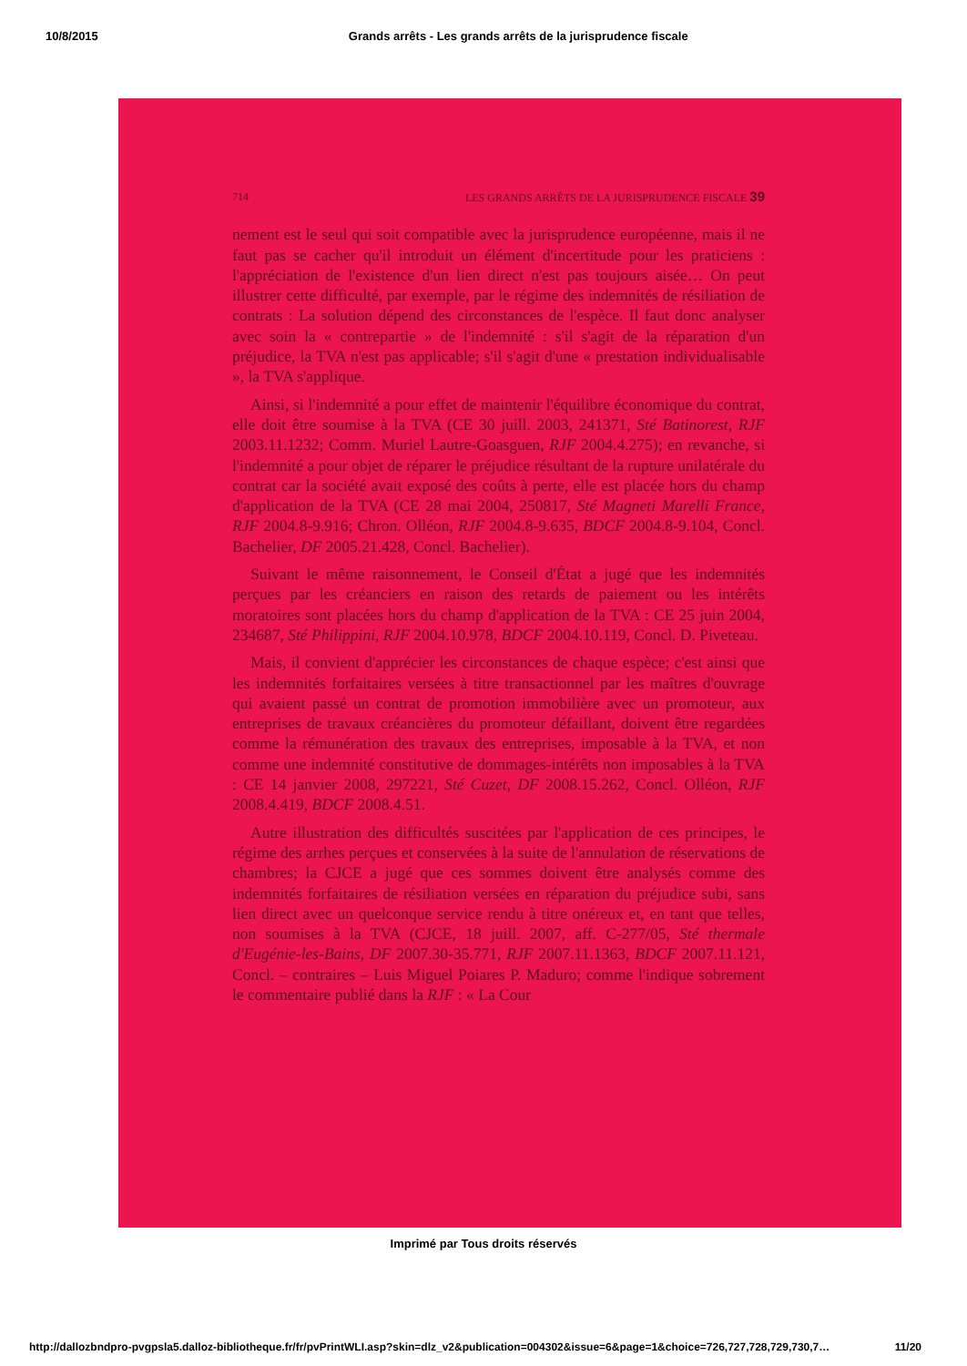10/8/2015 Grands arrêts - Les grands arrêts de la jurisprudence fiscale
714 LES GRANDS ARRÊTS DE LA JURISPRUDENCE FISCALE 39
nement est le seul qui soit compatible avec la jurisprudence européenne, mais il ne faut pas se cacher qu'il introduit un élément d'incertitude pour les praticiens : l'appréciation de l'existence d'un lien direct n'est pas toujours aisée… On peut illustrer cette difficulté, par exemple, par le régime des indemnités de résiliation de contrats : La solution dépend des circonstances de l'espèce. Il faut donc analyser avec soin la « contrepartie » de l'indemnité : s'il s'agit de la réparation d'un préjudice, la TVA n'est pas applicable; s'il s'agit d'une « prestation individualisable », la TVA s'applique.
Ainsi, si l'indemnité a pour effet de maintenir l'équilibre économique du contrat, elle doit être soumise à la TVA (CE 30 juill. 2003, 241371, Sté Batinorest, RJF 2003.11.1232; Comm. Muriel Lautre-Goasguen, RJF 2004.4.275); en revanche, si l'indemnité a pour objet de réparer le préjudice résultant de la rupture unilatérale du contrat car la société avait exposé des coûts à perte, elle est placée hors du champ d'application de la TVA (CE 28 mai 2004, 250817, Sté Magneti Marelli France, RJF 2004.8-9.916; Chron. Olléon, RJF 2004.8-9.635, BDCF 2004.8-9.104, Concl. Bachelier, DF 2005.21.428, Concl. Bachelier).
Suivant le même raisonnement, le Conseil d'État a jugé que les indemnités perçues par les créanciers en raison des retards de paiement ou les intérêts moratoires sont placées hors du champ d'application de la TVA : CE 25 juin 2004, 234687, Sté Philippini, RJF 2004.10.978, BDCF 2004.10.119, Concl. D. Piveteau.
Mais, il convient d'apprécier les circonstances de chaque espèce; c'est ainsi que les indemnités forfaitaires versées à titre transactionnel par les maîtres d'ouvrage qui avaient passé un contrat de promotion immobilière avec un promoteur, aux entreprises de travaux créancières du promoteur défaillant, doivent être regardées comme la rémunération des travaux des entreprises, imposable à la TVA, et non comme une indemnité constitutive de dommages-intérêts non imposables à la TVA : CE 14 janvier 2008, 297221, Sté Cuzet, DF 2008.15.262, Concl. Olléon, RJF 2008.4.419, BDCF 2008.4.51.
Autre illustration des difficultés suscitées par l'application de ces principes, le régime des arrhes perçues et conservées à la suite de l'annulation de réservations de chambres; la CJCE a jugé que ces sommes doivent être analysés comme des indemnités forfaitaires de résiliation versées en réparation du préjudice subi, sans lien direct avec un quelconque service rendu à titre onéreux et, en tant que telles, non soumises à la TVA (CJCE, 18 juill. 2007, aff. C-277/05, Sté thermale d'Eugénie-les-Bains, DF 2007.30-35.771, RJF 2007.11.1363, BDCF 2007.11.121, Concl. – contraires – Luis Miguel Poiares P. Maduro; comme l'indique sobrement le commentaire publié dans la RJF : « La Cour
Imprimé par Tous droits réservés
http://dallozbndpro-pvgpsla5.dalloz-bibliotheque.fr/fr/pvPrintWLI.asp?skin=dlz_v2&publication=004302&issue=6&page=1&choice=726,727,728,729,730,7… 11/20